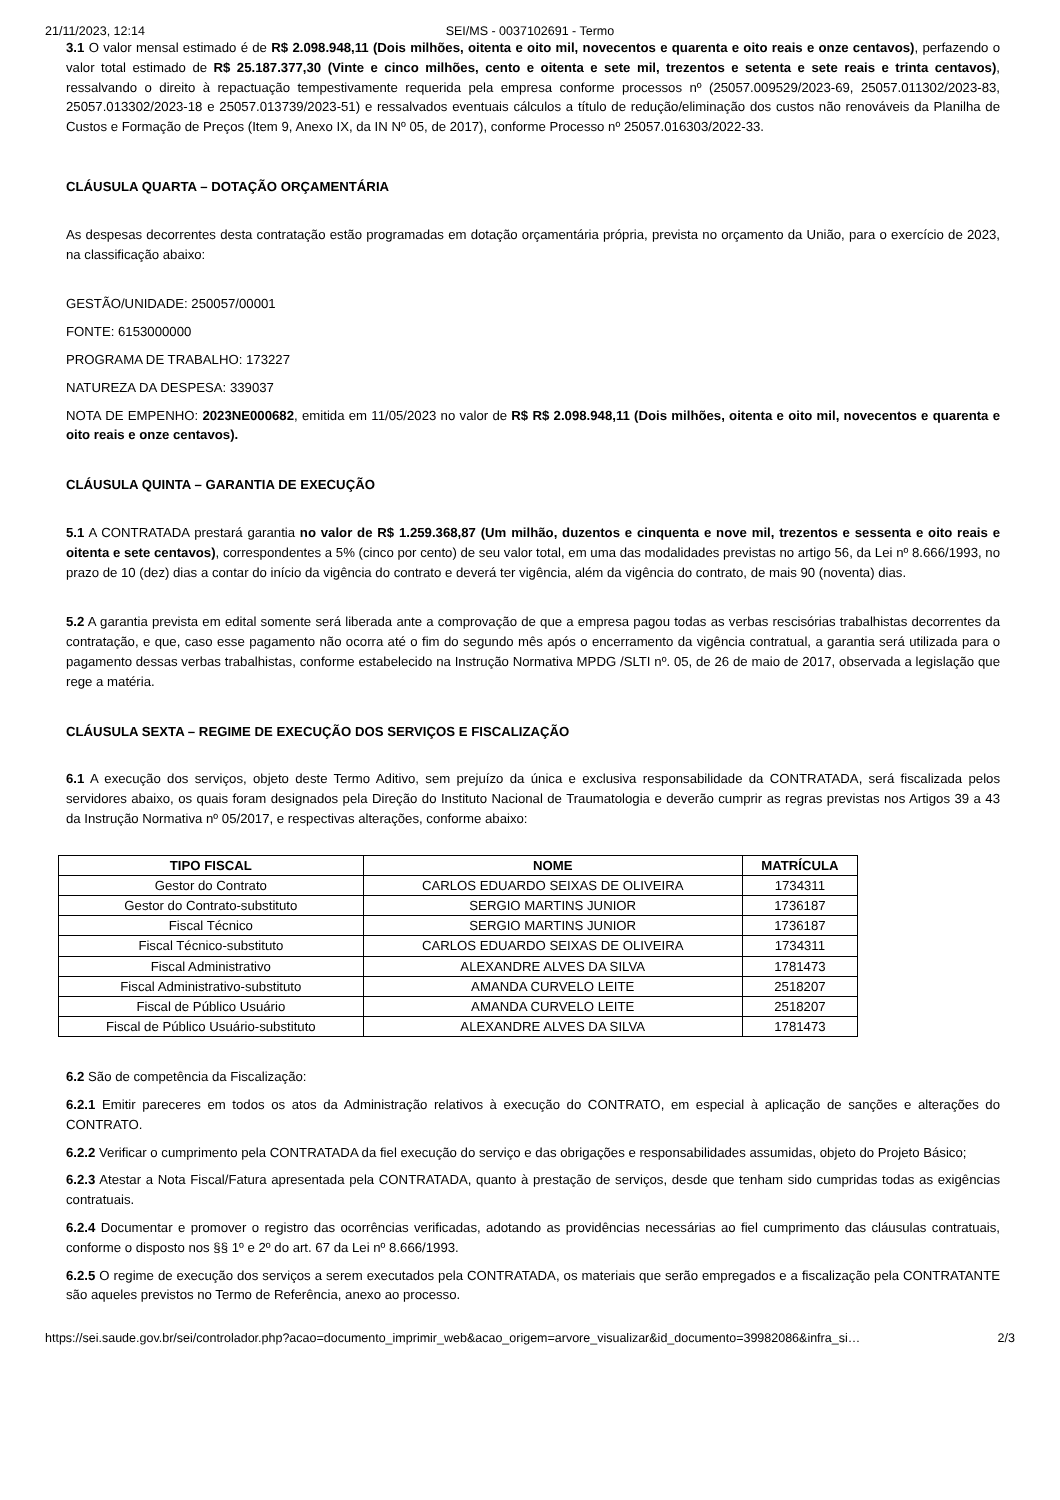21/11/2023, 12:14 SEI/MS - 0037102691 - Termo
3.1 O valor mensal estimado é de R$ 2.098.948,11 (Dois milhões, oitenta e oito mil, novecentos e quarenta e oito reais e onze centavos), perfazendo o valor total estimado de R$ 25.187.377,30 (Vinte e cinco milhões, cento e oitenta e sete mil, trezentos e setenta e sete reais e trinta centavos), ressalvando o direito à repactuação tempestivamente requerida pela empresa conforme processos nº (25057.009529/2023-69, 25057.011302/2023-83, 25057.013302/2023-18 e 25057.013739/2023-51) e ressalvados eventuais cálculos a título de redução/eliminação dos custos não renováveis da Planilha de Custos e Formação de Preços (Item 9, Anexo IX, da IN Nº 05, de 2017), conforme Processo nº 25057.016303/2022-33.
CLÁUSULA QUARTA – DOTAÇÃO ORÇAMENTÁRIA
As despesas decorrentes desta contratação estão programadas em dotação orçamentária própria, prevista no orçamento da União, para o exercício de 2023, na classificação abaixo:
GESTÃO/UNIDADE: 250057/00001
FONTE: 6153000000
PROGRAMA DE TRABALHO: 173227
NATUREZA DA DESPESA: 339037
NOTA DE EMPENHO: 2023NE000682, emitida em 11/05/2023 no valor de R$ R$ 2.098.948,11 (Dois milhões, oitenta e oito mil, novecentos e quarenta e oito reais e onze centavos).
CLÁUSULA QUINTA – GARANTIA DE EXECUÇÃO
5.1 A CONTRATADA prestará garantia no valor de R$ 1.259.368,87 (Um milhão, duzentos e cinquenta e nove mil, trezentos e sessenta e oito reais e oitenta e sete centavos), correspondentes a 5% (cinco por cento) de seu valor total, em uma das modalidades previstas no artigo 56, da Lei nº 8.666/1993, no prazo de 10 (dez) dias a contar do início da vigência do contrato e deverá ter vigência, além da vigência do contrato, de mais 90 (noventa) dias.
5.2 A garantia prevista em edital somente será liberada ante a comprovação de que a empresa pagou todas as verbas rescisórias trabalhistas decorrentes da contratação, e que, caso esse pagamento não ocorra até o fim do segundo mês após o encerramento da vigência contratual, a garantia será utilizada para o pagamento dessas verbas trabalhistas, conforme estabelecido na Instrução Normativa MPDG /SLTI nº. 05, de 26 de maio de 2017, observada a legislação que rege a matéria.
CLÁUSULA SEXTA – REGIME DE EXECUÇÃO DOS SERVIÇOS E FISCALIZAÇÃO
6.1 A execução dos serviços, objeto deste Termo Aditivo, sem prejuízo da única e exclusiva responsabilidade da CONTRATADA, será fiscalizada pelos servidores abaixo, os quais foram designados pela Direção do Instituto Nacional de Traumatologia e deverão cumprir as regras previstas nos Artigos 39 a 43 da Instrução Normativa nº 05/2017, e respectivas alterações, conforme abaixo:
| TIPO FISCAL | NOME | MATRÍCULA |
| --- | --- | --- |
| Gestor do Contrato | CARLOS EDUARDO SEIXAS DE OLIVEIRA | 1734311 |
| Gestor do Contrato-substituto | SERGIO MARTINS JUNIOR | 1736187 |
| Fiscal Técnico | SERGIO MARTINS JUNIOR | 1736187 |
| Fiscal Técnico-substituto | CARLOS EDUARDO SEIXAS DE OLIVEIRA | 1734311 |
| Fiscal Administrativo | ALEXANDRE ALVES DA SILVA | 1781473 |
| Fiscal Administrativo-substituto | AMANDA CURVELO LEITE | 2518207 |
| Fiscal de Público Usuário | AMANDA CURVELO LEITE | 2518207 |
| Fiscal de Público Usuário-substituto | ALEXANDRE ALVES DA SILVA | 1781473 |
6.2 São de competência da Fiscalização:
6.2.1 Emitir pareceres em todos os atos da Administração relativos à execução do CONTRATO, em especial à aplicação de sanções e alterações do CONTRATO.
6.2.2 Verificar o cumprimento pela CONTRATADA da fiel execução do serviço e das obrigações e responsabilidades assumidas, objeto do Projeto Básico;
6.2.3 Atestar a Nota Fiscal/Fatura apresentada pela CONTRATADA, quanto à prestação de serviços, desde que tenham sido cumpridas todas as exigências contratuais.
6.2.4 Documentar e promover o registro das ocorrências verificadas, adotando as providências necessárias ao fiel cumprimento das cláusulas contratuais, conforme o disposto nos §§ 1º e 2º do art. 67 da Lei nº 8.666/1993.
6.2.5 O regime de execução dos serviços a serem executados pela CONTRATADA, os materiais que serão empregados e a fiscalização pela CONTRATANTE são aqueles previstos no Termo de Referência, anexo ao processo.
https://sei.saude.gov.br/sei/controlador.php?acao=documento_imprimir_web&acao_origem=arvore_visualizar&id_documento=39982086&infra_si… 2/3